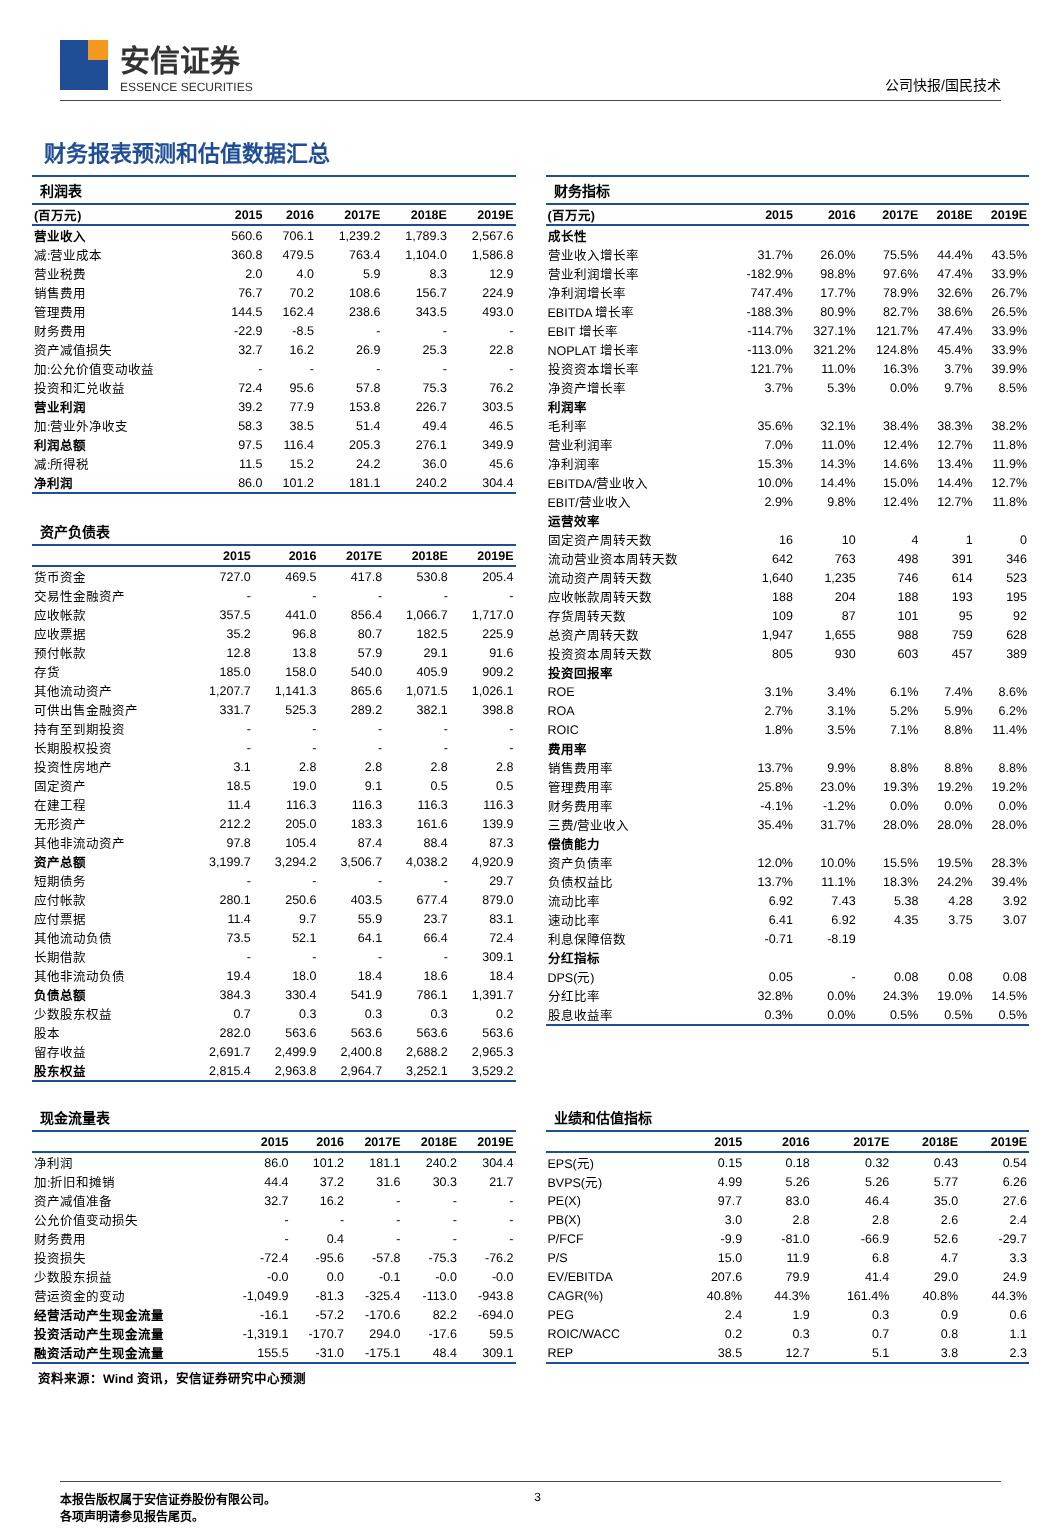安信证券
ESSENCE SECURITIES
公司快报/国民技术
财务报表预测和估值数据汇总
利润表
| (百万元) | 2015 | 2016 | 2017E | 2018E | 2019E |
| --- | --- | --- | --- | --- | --- |
| 营业收入 | 560.6 | 706.1 | 1,239.2 | 1,789.3 | 2,567.6 |
| 减:营业成本 | 360.8 | 479.5 | 763.4 | 1,104.0 | 1,586.8 |
| 营业税费 | 2.0 | 4.0 | 5.9 | 8.3 | 12.9 |
| 销售费用 | 76.7 | 70.2 | 108.6 | 156.7 | 224.9 |
| 管理费用 | 144.5 | 162.4 | 238.6 | 343.5 | 493.0 |
| 财务费用 | -22.9 | -8.5 | - | - | - |
| 资产减值损失 | 32.7 | 16.2 | 26.9 | 25.3 | 22.8 |
| 加:公允价值变动收益 | - | - | - | - | - |
| 投资和汇兑收益 | 72.4 | 95.6 | 57.8 | 75.3 | 76.2 |
| 营业利润 | 39.2 | 77.9 | 153.8 | 226.7 | 303.5 |
| 加:营业外净收支 | 58.3 | 38.5 | 51.4 | 49.4 | 46.5 |
| 利润总额 | 97.5 | 116.4 | 205.3 | 276.1 | 349.9 |
| 减:所得税 | 11.5 | 15.2 | 24.2 | 36.0 | 45.6 |
| 净利润 | 86.0 | 101.2 | 181.1 | 240.2 | 304.4 |
资产负债表
| | 2015 | 2016 | 2017E | 2018E | 2019E |
| --- | --- | --- | --- | --- | --- |
| 货币资金 | 727.0 | 469.5 | 417.8 | 530.8 | 205.4 |
| 交易性金融资产 | - | - | - | - | - |
| 应收帐款 | 357.5 | 441.0 | 856.4 | 1,066.7 | 1,717.0 |
| 应收票据 | 35.2 | 96.8 | 80.7 | 182.5 | 225.9 |
| 预付帐款 | 12.8 | 13.8 | 57.9 | 29.1 | 91.6 |
| 存货 | 185.0 | 158.0 | 540.0 | 405.9 | 909.2 |
| 其他流动资产 | 1,207.7 | 1,141.3 | 865.6 | 1,071.5 | 1,026.1 |
| 可供出售金融资产 | 331.7 | 525.3 | 289.2 | 382.1 | 398.8 |
| 持有至到期投资 | - | - | - | - | - |
| 长期股权投资 | - | - | - | - | - |
| 投资性房地产 | 3.1 | 2.8 | 2.8 | 2.8 | 2.8 |
| 固定资产 | 18.5 | 19.0 | 9.1 | 0.5 | 0.5 |
| 在建工程 | 11.4 | 116.3 | 116.3 | 116.3 | 116.3 |
| 无形资产 | 212.2 | 205.0 | 183.3 | 161.6 | 139.9 |
| 其他非流动资产 | 97.8 | 105.4 | 87.4 | 88.4 | 87.3 |
| 资产总额 | 3,199.7 | 3,294.2 | 3,506.7 | 4,038.2 | 4,920.9 |
| 短期债务 | - | - | - | - | 29.7 |
| 应付帐款 | 280.1 | 250.6 | 403.5 | 677.4 | 879.0 |
| 应付票据 | 11.4 | 9.7 | 55.9 | 23.7 | 83.1 |
| 其他流动负债 | 73.5 | 52.1 | 64.1 | 66.4 | 72.4 |
| 长期借款 | - | - | - | - | 309.1 |
| 其他非流动负债 | 19.4 | 18.0 | 18.4 | 18.6 | 18.4 |
| 负债总额 | 384.3 | 330.4 | 541.9 | 786.1 | 1,391.7 |
| 少数股东权益 | 0.7 | 0.3 | 0.3 | 0.3 | 0.2 |
| 股本 | 282.0 | 563.6 | 563.6 | 563.6 | 563.6 |
| 留存收益 | 2,691.7 | 2,499.9 | 2,400.8 | 2,688.2 | 2,965.3 |
| 股东权益 | 2,815.4 | 2,963.8 | 2,964.7 | 3,252.1 | 3,529.2 |
财务指标
| (百万元) | 2015 | 2016 | 2017E | 2018E | 2019E |
| --- | --- | --- | --- | --- | --- |
| 成长性 | | | | | |
| 营业收入增长率 | 31.7% | 26.0% | 75.5% | 44.4% | 43.5% |
| 营业利润增长率 | -182.9% | 98.8% | 97.6% | 47.4% | 33.9% |
| 净利润增长率 | 747.4% | 17.7% | 78.9% | 32.6% | 26.7% |
| EBITDA 增长率 | -188.3% | 80.9% | 82.7% | 38.6% | 26.5% |
| EBIT 增长率 | -114.7% | 327.1% | 121.7% | 47.4% | 33.9% |
| NOPLAT 增长率 | -113.0% | 321.2% | 124.8% | 45.4% | 33.9% |
| 投资资本增长率 | 121.7% | 11.0% | 16.3% | 3.7% | 39.9% |
| 净资产增长率 | 3.7% | 5.3% | 0.0% | 9.7% | 8.5% |
| 利润率 | | | | | |
| 毛利率 | 35.6% | 32.1% | 38.4% | 38.3% | 38.2% |
| 营业利润率 | 7.0% | 11.0% | 12.4% | 12.7% | 11.8% |
| 净利润率 | 15.3% | 14.3% | 14.6% | 13.4% | 11.9% |
| EBITDA/营业收入 | 10.0% | 14.4% | 15.0% | 14.4% | 12.7% |
| EBIT/营业收入 | 2.9% | 9.8% | 12.4% | 12.7% | 11.8% |
| 运营效率 | | | | | |
| 固定资产周转天数 | 16 | 10 | 4 | 1 | 0 |
| 流动营业资本周转天数 | 642 | 763 | 498 | 391 | 346 |
| 流动资产周转天数 | 1,640 | 1,235 | 746 | 614 | 523 |
| 应收帐款周转天数 | 188 | 204 | 188 | 193 | 195 |
| 存货周转天数 | 109 | 87 | 101 | 95 | 92 |
| 总资产周转天数 | 1,947 | 1,655 | 988 | 759 | 628 |
| 投资资本周转天数 | 805 | 930 | 603 | 457 | 389 |
| 投资回报率 | | | | | |
| ROE | 3.1% | 3.4% | 6.1% | 7.4% | 8.6% |
| ROA | 2.7% | 3.1% | 5.2% | 5.9% | 6.2% |
| ROIC | 1.8% | 3.5% | 7.1% | 8.8% | 11.4% |
| 费用率 | | | | | |
| 销售费用率 | 13.7% | 9.9% | 8.8% | 8.8% | 8.8% |
| 管理费用率 | 25.8% | 23.0% | 19.3% | 19.2% | 19.2% |
| 财务费用率 | -4.1% | -1.2% | 0.0% | 0.0% | 0.0% |
| 三费/营业收入 | 35.4% | 31.7% | 28.0% | 28.0% | 28.0% |
| 偿债能力 | | | | | |
| 资产负债率 | 12.0% | 10.0% | 15.5% | 19.5% | 28.3% |
| 负债权益比 | 13.7% | 11.1% | 18.3% | 24.2% | 39.4% |
| 流动比率 | 6.92 | 7.43 | 5.38 | 4.28 | 3.92 |
| 速动比率 | 6.41 | 6.92 | 4.35 | 3.75 | 3.07 |
| 利息保障倍数 | -0.71 | -8.19 | | | |
| 分红指标 | | | | | |
| DPS(元) | 0.05 | - | 0.08 | 0.08 | 0.08 |
| 分红比率 | 32.8% | 0.0% | 24.3% | 19.0% | 14.5% |
| 股息收益率 | 0.3% | 0.0% | 0.5% | 0.5% | 0.5% |
现金流量表
| | 2015 | 2016 | 2017E | 2018E | 2019E |
| --- | --- | --- | --- | --- | --- |
| 净利润 | 86.0 | 101.2 | 181.1 | 240.2 | 304.4 |
| 加:折旧和摊销 | 44.4 | 37.2 | 31.6 | 30.3 | 21.7 |
| 资产减值准备 | 32.7 | 16.2 | - | - | - |
| 公允价值变动损失 | - | - | - | - | - |
| 财务费用 | - | 0.4 | - | - | - |
| 投资损失 | -72.4 | -95.6 | -57.8 | -75.3 | -76.2 |
| 少数股东损益 | -0.0 | 0.0 | -0.1 | -0.0 | -0.0 |
| 营运资金的变动 | -1,049.9 | -81.3 | -325.4 | -113.0 | -943.8 |
| 经营活动产生现金流量 | -16.1 | -57.2 | -170.6 | 82.2 | -694.0 |
| 投资活动产生现金流量 | -1,319.1 | -170.7 | 294.0 | -17.6 | 59.5 |
| 融资活动产生现金流量 | 155.5 | -31.0 | -175.1 | 48.4 | 309.1 |
资料来源：Wind 资讯，安信证券研究中心预测
业绩和估值指标
| | 2015 | 2016 | 2017E | 2018E | 2019E |
| --- | --- | --- | --- | --- | --- |
| EPS(元) | 0.15 | 0.18 | 0.32 | 0.43 | 0.54 |
| BVPS(元) | 4.99 | 5.26 | 5.26 | 5.77 | 6.26 |
| PE(X) | 97.7 | 83.0 | 46.4 | 35.0 | 27.6 |
| PB(X) | 3.0 | 2.8 | 2.8 | 2.6 | 2.4 |
| P/FCF | -9.9 | -81.0 | -66.9 | 52.6 | -29.7 |
| P/S | 15.0 | 11.9 | 6.8 | 4.7 | 3.3 |
| EV/EBITDA | 207.6 | 79.9 | 41.4 | 29.0 | 24.9 |
| CAGR(%) | 40.8% | 44.3% | 161.4% | 40.8% | 44.3% |
| PEG | 2.4 | 1.9 | 0.3 | 0.9 | 0.6 |
| ROIC/WACC | 0.2 | 0.3 | 0.7 | 0.8 | 1.1 |
| REP | 38.5 | 12.7 | 5.1 | 3.8 | 2.3 |
本报告版权属于安信证券股份有限公司。
各项声明请参见报告尾页。
3